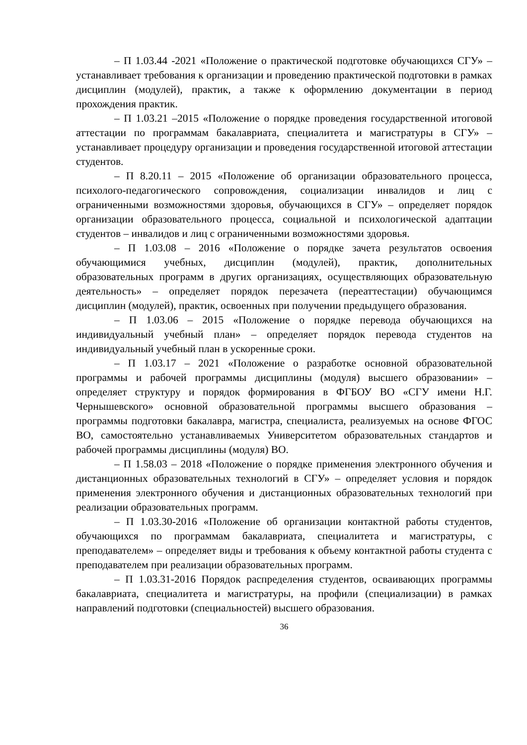– П 1.03.44 -2021 «Положение о практической подготовке обучающихся СГУ» – устанавливает требования к организации и проведению практической подготовки в рамках дисциплин (модулей), практик, а также к оформлению документации в период прохождения практик.
– П 1.03.21 –2015 «Положение о порядке проведения государственной итоговой аттестации по программам бакалавриата, специалитета и магистратуры в СГУ» – устанавливает процедуру организации и проведения государственной итоговой аттестации студентов.
– П 8.20.11 – 2015 «Положение об организации образовательного процесса, психолого-педагогического сопровождения, социализации инвалидов и лиц с ограниченными возможностями здоровья, обучающихся в СГУ» – определяет порядок организации образовательного процесса, социальной и психологической адаптации студентов – инвалидов и лиц с ограниченными возможностями здоровья.
– П 1.03.08 – 2016 «Положение о порядке зачета результатов освоения обучающимися учебных, дисциплин (модулей), практик, дополнительных образовательных программ в других организациях, осуществляющих образовательную деятельность» – определяет порядок перезачета (переаттестации) обучающимся дисциплин (модулей), практик, освоенных при получении предыдущего образования.
– П 1.03.06 – 2015 «Положение о порядке перевода обучающихся на индивидуальный учебный план» – определяет порядок перевода студентов на индивидуальный учебный план в ускоренные сроки.
– П 1.03.17 – 2021 «Положение о разработке основной образовательной программы и рабочей программы дисциплины (модуля) высшего образовании» – определяет структуру и порядок формирования в ФГБОУ ВО «СГУ имени Н.Г. Чернышевского» основной образовательной программы высшего образования – программы подготовки бакалавра, магистра, специалиста, реализуемых на основе ФГОС ВО, самостоятельно устанавливаемых Университетом образовательных стандартов и рабочей программы дисциплины (модуля) ВО.
– П 1.58.03 – 2018 «Положение о порядке применения электронного обучения и дистанционных образовательных технологий в СГУ» – определяет условия и порядок применения электронного обучения и дистанционных образовательных технологий при реализации образовательных программ.
– П 1.03.30-2016 «Положение об организации контактной работы студентов, обучающихся по программам бакалавриата, специалитета и магистратуры, с преподавателем» – определяет виды и требования к объему контактной работы студента с преподавателем при реализации образовательных программ.
– П 1.03.31-2016 Порядок распределения студентов, осваивающих программы бакалавриата, специалитета и магистратуры, на профили (специализации) в рамках направлений подготовки (специальностей) высшего образования.
36